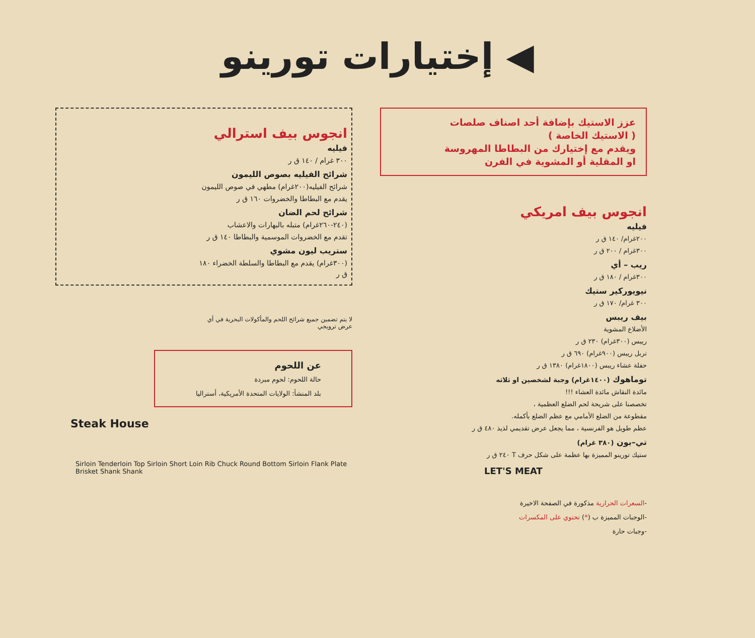◀ إختيارات تورينو
عزز الاستيك بإضافة أحد اصناف صلصات
( الاستيك الخاصة )
ويقدم مع إختيارك من البطاطا المهروسة
او المقلية أو المشوية في الفرن
انجوس بيف امريكي
فيليه
٢٠٠غرام/ ١٤٠ ق ر
٣٠٠غرام / ٢٠٠ ق ر
ريب – أي
٣٠٠غرام / ١٨٠ ق ر
نيويوركير ستيك
٣٠٠ غرام/ ١٧٠ ق ر
بيف ريبس
الأضلاع المشوية
ريبس (٣٠٠غرام) ٢٣٠ ق ر
تربل ريبس (٩٠٠غرام) ٦٩٠ ق ر
حفلة عشاء ريبس (١٨٠٠غرام) ١٣٨٠ ق ر
توماهوك (١٤٠٠غرام) وجبة لشخصين او ثلاثه
مائدة النقاش مائدة العشاء !!!
تخصصنا على شريحة لحم الضلع العظمية ،
مقطوعة من الضلع الأمامي مع عظم الضلع بأكمله.
عظم طويل هو الفرنسية ، مما يجعل عرض تقديمي لذيذ ٤٨٠ ق ر
تي–بون (٣٨٠ غرام)
ستيك تورينو المميزة بها عظمة على شكل حرف T ٢٤٠ ق ر
LET'S MEAT
-السعرات الحرارية مذكورة في الصفحة الاخيرة
-الوجبات المميزة ب (*) تحتوي على المكسرات
-وجبات حارة
انجوس بيف استرالي
فيليه
٣٠٠ غرام / ١٤٠ ق ر
شرائح الفيليه بصوص الليمون
شرائح الفيليه(٢٠٠غرام) مطهي في صوص الليمون
يقدم مع البطاطا والخضروات ١٦٠ ق ر
شرائح لحم الضان
(٢٤٠-٢٦٠غرام) متبله بالبهارات والاعشاب
تقدم مع الخضروات الموسمية والبطاطا ١٤٠ ق ر
ستريب ليون مشوي
(٣٠٠غرام) يقدم مع البطاطا والسلطة الخضراء ١٨٠ ق ر
لا يتم تضمين جميع شرائح اللحم والمأكولات البحرية في أي عرض ترويجي
عن اللحوم
حالة اللحوم: لحوم مبردة
بلد المنشأ: الولايات المتحدة الأمريكية، أستراليا
Steak House
Sirloin Tenderloin Top Sirloin Short Loin Rib Chuck Round Bottom Sirloin Flank Plate Brisket Shank Shank